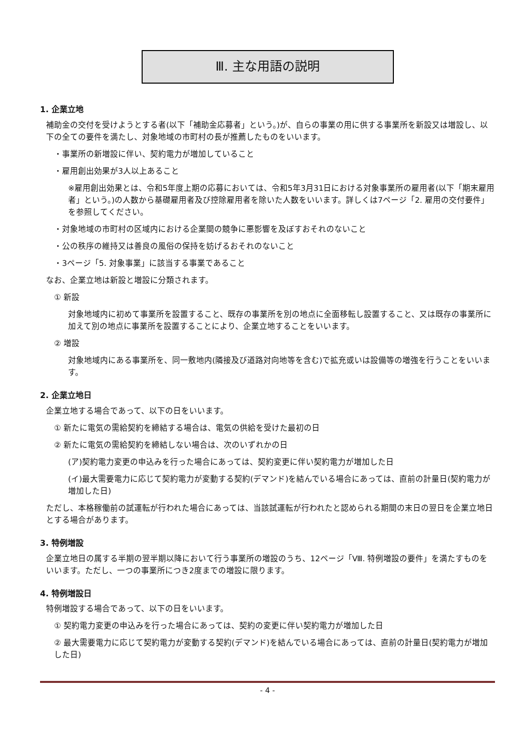Ⅲ. 主な用語の説明
1. 企業立地
補助金の交付を受けようとする者(以下「補助金応募者」という。)が、自らの事業の用に供する事業所を新設又は増設し、以下の全ての要件を満たし、対象地域の市町村の長が推薦したものをいいます。
・事業所の新増設に伴い、契約電力が増加していること
・雇用創出効果が3人以上あること
※雇用創出効果とは、令和5年度上期の応募においては、令和5年3月31日における対象事業所の雇用者(以下「期末雇用者」という。)の人数から基礎雇用者及び控除雇用者を除いた人数をいいます。詳しくは7ページ「2. 雇用の交付要件」を参照してください。
・対象地域の市町村の区域内における企業間の競争に悪影響を及ぼすおそれのないこと
・公の秩序の維持又は善良の風俗の保持を妨げるおそれのないこと
・3ページ「5. 対象事業」に該当する事業であること
なお、企業立地は新設と増設に分類されます。
① 新設
対象地域内に初めて事業所を設置すること、既存の事業所を別の地点に全面移転し設置すること、又は既存の事業所に加えて別の地点に事業所を設置することにより、企業立地することをいいます。
② 増設
対象地域内にある事業所を、同一敷地内(隣接及び道路対向地等を含む)で拡充或いは設備等の増強を行うことをいいます。
2. 企業立地日
企業立地する場合であって、以下の日をいいます。
① 新たに電気の需給契約を締結する場合は、電気の供給を受けた最初の日
② 新たに電気の需給契約を締結しない場合は、次のいずれかの日
(ア)契約電力変更の申込みを行った場合にあっては、契約変更に伴い契約電力が増加した日
(イ)最大需要電力に応じて契約電力が変動する契約(デマンド)を結んでいる場合にあっては、直前の計量日(契約電力が増加した日)
ただし、本格稼働前の試運転が行われた場合にあっては、当該試運転が行われたと認められる期間の末日の翌日を企業立地日とする場合があります。
3. 特例増設
企業立地日の属する半期の翌半期以降において行う事業所の増設のうち、12ページ「Ⅷ. 特例増設の要件」を満たすものをいいます。ただし、一つの事業所につき2度までの増設に限ります。
4. 特例増設日
特例増設する場合であって、以下の日をいいます。
① 契約電力変更の申込みを行った場合にあっては、契約の変更に伴い契約電力が増加した日
② 最大需要電力に応じて契約電力が変動する契約(デマンド)を結んでいる場合にあっては、直前の計量日(契約電力が増加した日)
- 4 -